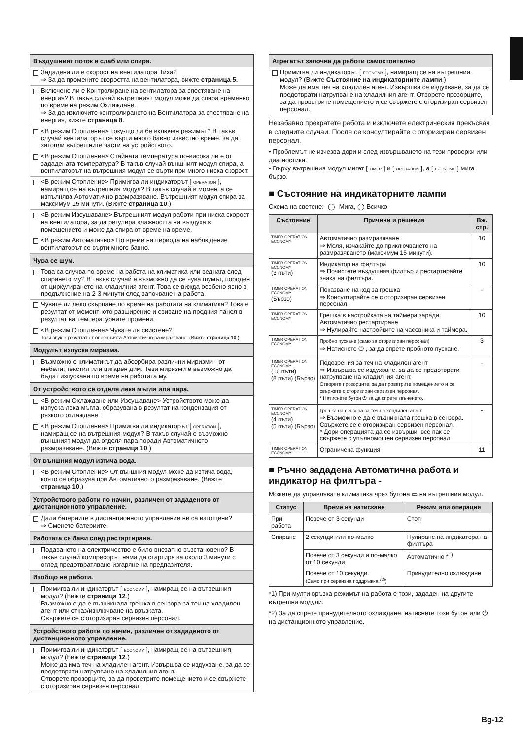Въздушният поток е слаб или спира.
Зададена ли е скорост на вентилатора Тиха?
⇒ За да промените скоростта на вентилатора, вижте страница 5.
Включено ли е Контролиране на вентилатора за спестяване на енергия? В такъв случай вътрешният модул може да спира временно по време на режим Охлаждане.
⇒ За да изключите контролирането на Вентилатора за спестяване на енергия, вижте страница 8.
<В режим Отопление> Току-що ли бе включен режимът? В такъв случай вентилаторът се върти много бавно известно време, за да затопли вътрешните части на устройството.
<В режим Отопление> Стайната температура по-висока ли е от зададената температура? В такъв случай външният модул спира, а вентилаторът на вътрешния модул се върти при много ниска скорост.
<В режим Отопление> Примигва ли индикаторът [ OPERATION ], намиращ се на вътрешния модул? В такъв случай в момента се изпълнява Автоматично размразяване. Вътрешният модул спира за максимум 15 минути. (Вижте страница 10.)
<В режим Изсушаване> Вътрешният модул работи при ниска скорост на вентилатора, за да регулира влажността на въздуха в помещението и може да спира от време на време.
<В режим Автоматично> По време на периода на наблюдение вентилаторът се върти много бавно.
Чува се шум.
Това са случва по време на работа на климатика или веднага след спирането му? В такъв случай е възможно да се чува шумът, породен от циркулирането на хладилния агент. Това се вижда особено ясно в продължение на 2-3 минути след започване на работа.
Чувате ли леко скърцане по време на работата на климатика? Това е резултат от моментното разширение и свиване на предния панел в резултат на температурните промени.
<В режим Отопление> Чувате ли свистене?
Този звук е резултат от операцията Автоматично размразяване. (Вижте страница 10.)
Модулът изпуска миризма.
Възможно е климатикът да абсорбира различни миризми - от мебели, текстил или цигарен дим. Тези миризми е възможно да бъдат изпускани по време на работата му.
От устройството се отделя лека мъгла или пара.
<В режим Охлаждане или Изсушаване> Устройството може да изпуска лека мъгла, образувана в резултат на кондензация от рязкото охлаждане.
<В режим Отопление> Примигва ли индикаторът [ OPERATION ], намиращ се на вътрешния модул? В такъв случай е възможно външният модул да отделя пара поради Автоматичното размразяване. (Вижте страница 10.)
От външния модул изтича вода.
<В режим Отопление> От външния модул може да изтича вода, която се образува при Автоматичното размразяване. (Вижте страница 10.)
Устройството работи по начин, различен от зададеното от дистанционното управление.
Дали батериите в дистанционното управление не са изтощени?
⇒ Сменете батериите.
Работата се бави след рестартиране.
Подаването на електричество е било внезапно възстановено? В такъв случай компресорът няма да стартира за около 3 минути с оглед предотвратяване изгаряне на предпазителя.
Изобщо не работи.
Примигва ли индикаторът [ ECONOMY ], намиращ се на вътрешния модул? (Вижте страница 12.)
Възможно е да е възникнала грешка в сензора за теч на хладилен агент или отказ/изключване на връзката.
Свържете се с оторизиран сервизен персонал.
Устройството работи по начин, различен от зададеното от дистанционното управление.
Примигва ли индикаторът [ ECONOMY ], намиращ се на вътрешния модул? (Вижте страница 12.)
Може да има теч на хладилен агент. Извършва се издухване, за да се предотврати натрупване на хладилния агент.
Отворете прозорците, за да проветрите помещението и се свържете с оторизиран сервизен персонал.
Агрегатът започва да работи самостоятелно
Примигва ли индикаторът [ ECONOMY ], намиращ се на вътрешния модул? (Вижте Състояние на индикаторните лампи.)
Може да има теч на хладилен агент. Извършва се издухване, за да се предотврати натрупване на хладилния агент. Отворете прозорците, за да проветрите помещението и се свържете с оторизиран сервизен персонал.
Незабавно прекратете работа и изключете електрическия прекъсвач в следните случаи. После се консултирайте с оторизиран сервизен персонал.
• Проблемът не изчезва дори и след извършването на тези проверки или диагностики.
• Върху вътрешния модул мигат [ TIMER ] и [ OPERATION ], а [ ECONOMY ] мига бързо.
■ Състояние на индикаторните лампи
Схема на светене: -◯- Мига, ◯ Всичко
| Състояние | Причини и решения | Вж. стр. |
| --- | --- | --- |
| TIMER OPERATION ECONOMY | Автоматично размразяване ⇒ Моля, изчакайте до приключването на размразяването (максимум 15 минути). | 10 |
| TIMER OPERATION ECONOMY (3 пъти) | Индикатор на филтъра ⇒ Почистете въздушния филтър и рестартирайте знака на филтъра. | 10 |
| TIMER OPERATION ECONOMY (Бързо) | Показване на код за грешка ⇒ Консултирайте се с оторизиран сервизен персонал. | - |
| TIMER OPERATION ECONOMY | Грешка в настройката на таймера заради Автоматично рестартиране ⇒ Нулирайте настройките на часовника и таймера. | 10 |
| TIMER OPERATION ECONOMY | Пробно пускане (само за оторизиран персонал) ⇒ Натиснете ⏻ , за да спрете пробното пускане. | 3 |
| TIMER OPERATION ECONOMY (10 пъти) (8 пъти) (Бързо) | Подозрения за теч на хладилен агент ⇒ Извършва се издухване, за да се предотврати натрупване на хладилния агент. Отворете прозорците, за да проветрите помещението и се свържете с оторизиран сервизен персонал. * Натиснете бутон ⏻ за да спрете звъненето. | - |
| TIMER OPERATION ECONOMY (4 пъти) (5 пъти) (Бързо) | Грешка на сензора за теч на хладилен агент ⇒ Възможно е да е възникнала грешка в сензора. Свържете се с оторизиран сервизен персонал. * Дори операцията да се извърши, все пак се свържете с упълномощен сервизен персонал | - |
| TIMER OPERATION ECONOMY | Ограничена функция | 11 |
■ Ръчно зададена Автоматична работа и индикатор на филтъра -
Можете да управлявате климатика чрез бутона ▭ на вътрешния модул.
| Статус | Време на натискане | Режим или операция |
| --- | --- | --- |
| При работа | Повече от 3 секунди | Стоп |
| Спиране | 2 секунди или по-малко | Нулиране на индикатора на филтъра |
| | Повече от 3 секунди и по-малко от 10 секунди | Автоматично *<sup>1)</sup> |
| | Повече от 10 секунди. (Само при сервизна поддръжка.*<sup>2)</sup>) | Принудително охлаждане |
*1) При мулти връзка режимът на работа е този, зададен на другите вътрешни модули.
*2) За да спрете принудителното охлаждане, натиснете този бутон или ⏻ на дистанционното управление.
Bg-12